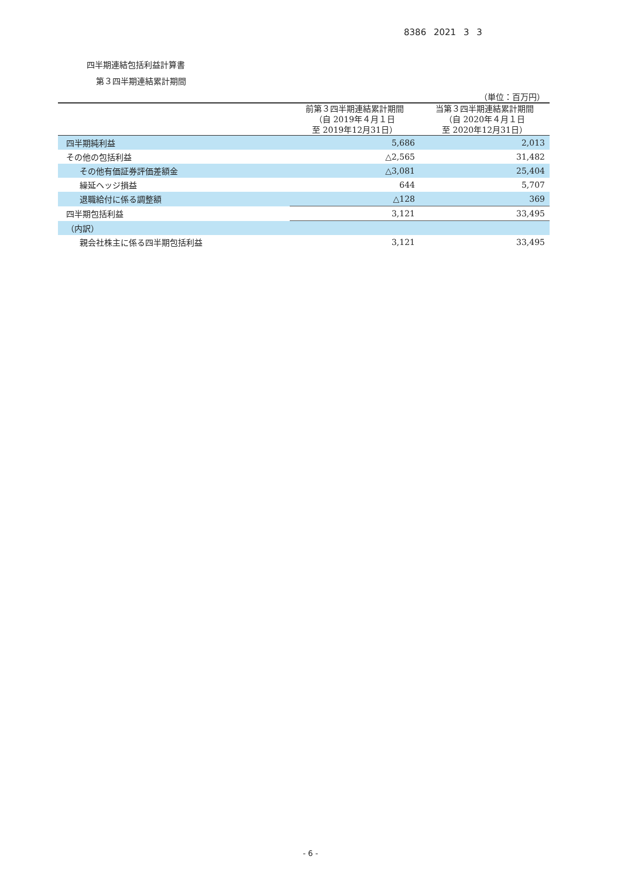8386 2021 3 3
四半期連結包括利益計算書
第３四半期連結累計期間
| | | （単位：百万円） |
| | 前第３四半期連結累計期間 （自 2019年４月１日 至 2019年12月31日） | 当第３四半期連結累計期間 （自 2020年４月１日 至 2020年12月31日） |
| 四半期純利益 | 5,686 | 2,013 |
| その他の包括利益 | △2,565 | 31,482 |
| その他有価証券評価差額金 | △3,081 | 25,404 |
| 繰延ヘッジ損益 | 644 | 5,707 |
| 退職給付に係る調整額 | △128 | 369 |
| 四半期包括利益 | 3,121 | 33,495 |
| （内訳） | | |
| 親会社株主に係る四半期包括利益 | 3,121 | 33,495 |
- 6 -